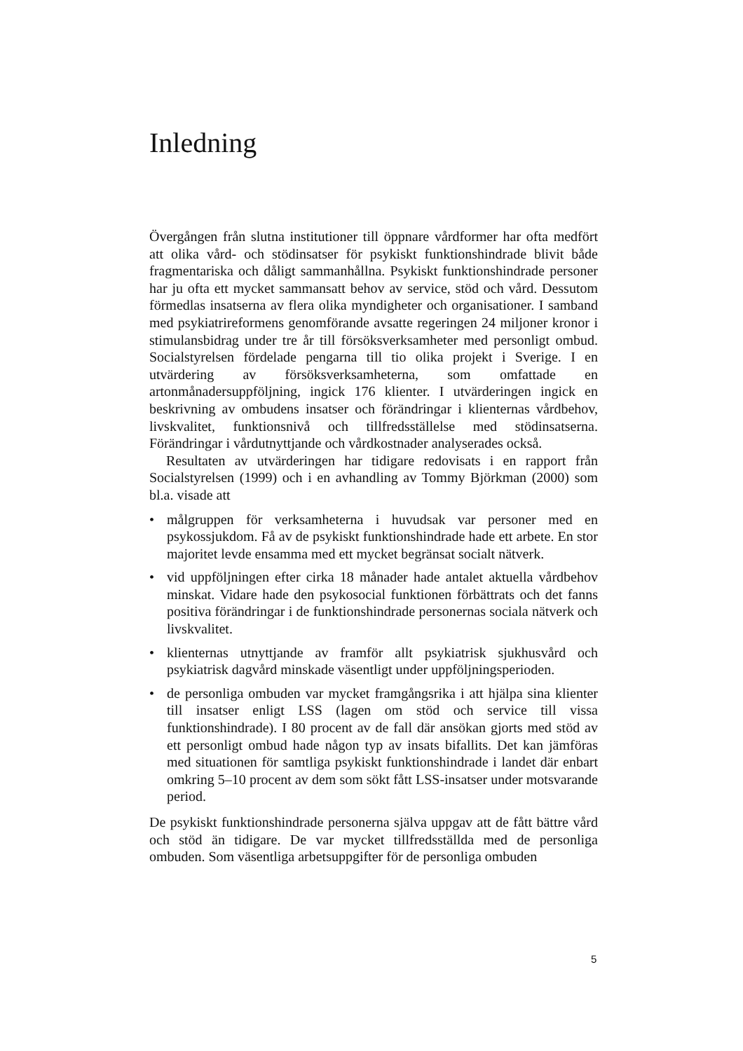Inledning
Övergången från slutna institutioner till öppnare vårdformer har ofta medfört att olika vård- och stödinsatser för psykiskt funktionshindrade blivit både fragmentariska och dåligt sammanhållna. Psykiskt funktionshindrade personer har ju ofta ett mycket sammansatt behov av service, stöd och vård. Dessutom förmedlas insatserna av flera olika myndigheter och organisationer. I samband med psykiatrireformens genomförande avsatte regeringen 24 miljoner kronor i stimulansbidrag under tre år till försöksverksamheter med personligt ombud. Socialstyrelsen fördelade pengarna till tio olika projekt i Sverige. I en utvärdering av försöksverksamheterna, som omfattade en artonmånadersuppföljning, ingick 176 klienter. I utvärderingen ingick en beskrivning av ombudens insatser och förändringar i klienternas vårdbehov, livskvalitet, funktionsnivå och tillfredsställelse med stödinsatserna. Förändringar i vårdutnyttjande och vårdkostnader analyserades också.
Resultaten av utvärderingen har tidigare redovisats i en rapport från Socialstyrelsen (1999) och i en avhandling av Tommy Björkman (2000) som bl.a. visade att
• målgruppen för verksamheterna i huvudsak var personer med en psykossjukdom. Få av de psykiskt funktionshindrade hade ett arbete. En stor majoritet levde ensamma med ett mycket begränsat socialt nätverk.
• vid uppföljningen efter cirka 18 månader hade antalet aktuella vårdbehov minskat. Vidare hade den psykosocial funktionen förbättrats och det fanns positiva förändringar i de funktionshindrade personernas sociala nätverk och livskvalitet.
• klienternas utnyttjande av framför allt psykiatrisk sjukhusvård och psykiatrisk dagvård minskade väsentligt under uppföljningsperioden.
• de personliga ombuden var mycket framgångsrika i att hjälpa sina klienter till insatser enligt LSS (lagen om stöd och service till vissa funktionshindrade). I 80 procent av de fall där ansökan gjorts med stöd av ett personligt ombud hade någon typ av insats bifallits. Det kan jämföras med situationen för samtliga psykiskt funktionshindrade i landet där enbart omkring 5–10 procent av dem som sökt fått LSS-insatser under motsvarande period.
De psykiskt funktionshindrade personerna själva uppgav att de fått bättre vård och stöd än tidigare. De var mycket tillfredsställda med de personliga ombuden. Som väsentliga arbetsuppgifter för de personliga ombuden
5